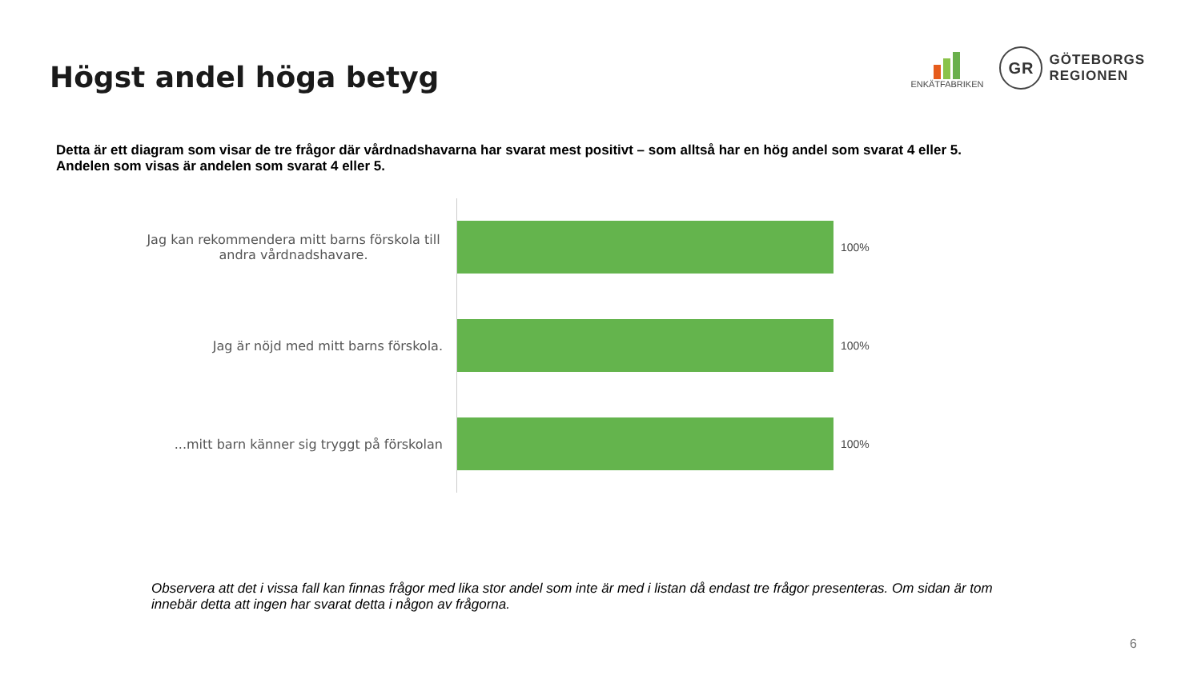Högst andel höga betyg
ENKÄTFABRIKEN
GR
GÖTEBORGS
REGIONEN
Detta är ett diagram som visar de tre frågor där vårdnadshavarna har svarat mest positivt – som alltså har en hög andel som svarat 4 eller 5.
Andelen som visas är andelen som svarat 4 eller 5.
Jag kan rekommendera mitt barns förskola till andra vårdnadshavare.
100%
Jag är nöjd med mitt barns förskola. 100%
...mitt barn känner sig tryggt på förskolan
100%
Observera att det i vissa fall kan finnas frågor med lika stor andel som inte är med i listan då endast tre frågor presenteras. Om sidan är tom innebär detta att ingen har svarat detta i någon av frågorna.
6